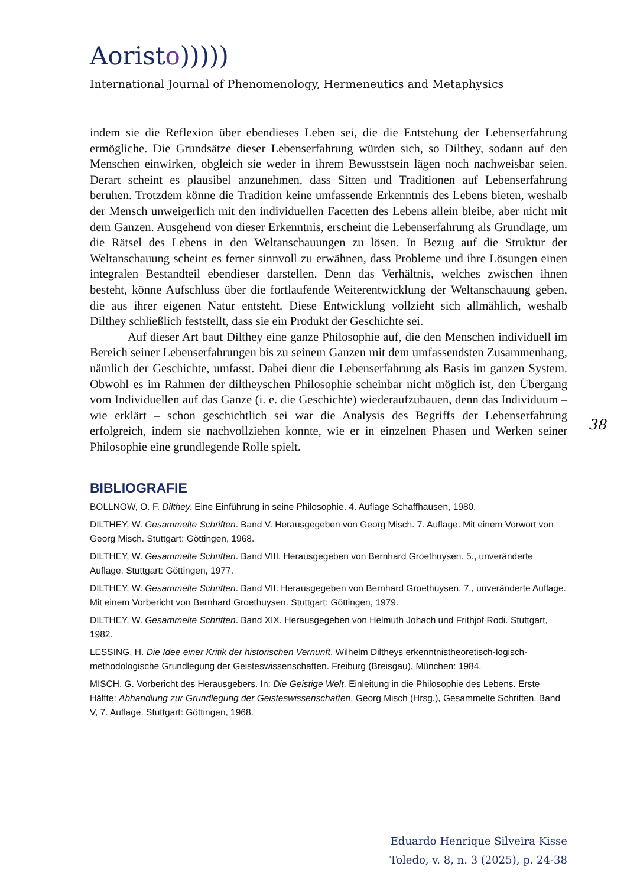Aoristo)))))
International Journal of Phenomenology, Hermeneutics and Metaphysics
indem sie die Reflexion über ebendieses Leben sei, die die Entstehung der Lebenserfahrung ermögliche. Die Grundsätze dieser Lebenserfahrung würden sich, so Dilthey, sodann auf den Menschen einwirken, obgleich sie weder in ihrem Bewusstsein lägen noch nachweisbar seien. Derart scheint es plausibel anzunehmen, dass Sitten und Traditionen auf Lebenserfahrung beruhen. Trotzdem könne die Tradition keine umfassende Erkenntnis des Lebens bieten, weshalb der Mensch unweigerlich mit den individuellen Facetten des Lebens allein bleibe, aber nicht mit dem Ganzen. Ausgehend von dieser Erkenntnis, erscheint die Lebenserfahrung als Grundlage, um die Rätsel des Lebens in den Weltanschauungen zu lösen. In Bezug auf die Struktur der Weltanschauung scheint es ferner sinnvoll zu erwähnen, dass Probleme und ihre Lösungen einen integralen Bestandteil ebendieser darstellen. Denn das Verhältnis, welches zwischen ihnen besteht, könne Aufschluss über die fortlaufende Weiterentwicklung der Weltanschauung geben, die aus ihrer eigenen Natur entsteht. Diese Entwicklung vollzieht sich allmählich, weshalb Dilthey schließlich feststellt, dass sie ein Produkt der Geschichte sei.
Auf dieser Art baut Dilthey eine ganze Philosophie auf, die den Menschen individuell im Bereich seiner Lebenserfahrungen bis zu seinem Ganzen mit dem umfassendsten Zusammenhang, nämlich der Geschichte, umfasst. Dabei dient die Lebenserfahrung als Basis im ganzen System. Obwohl es im Rahmen der diltheyschen Philosophie scheinbar nicht möglich ist, den Übergang vom Individuellen auf das Ganze (i. e. die Geschichte) wiederaufzubauen, denn das Individuum – wie erklärt – schon geschichtlich sei war die Analysis des Begriffs der Lebenserfahrung erfolgreich, indem sie nachvollziehen konnte, wie er in einzelnen Phasen und Werken seiner Philosophie eine grundlegende Rolle spielt.
BIBLIOGRAFIE
BOLLNOW, O. F. Dilthey. Eine Einführung in seine Philosophie. 4. Auflage Schaffhausen, 1980.
DILTHEY, W. Gesammelte Schriften. Band V. Herausgegeben von Georg Misch. 7. Auflage. Mit einem Vorwort von Georg Misch. Stuttgart: Göttingen, 1968.
DILTHEY, W. Gesammelte Schriften. Band VIII. Herausgegeben von Bernhard Groethuysen. 5., unveränderte Auflage. Stuttgart: Göttingen, 1977.
DILTHEY, W. Gesammelte Schriften. Band VII. Herausgegeben von Bernhard Groethuysen. 7., unveränderte Auflage. Mit einem Vorbericht von Bernhard Groethuysen. Stuttgart: Göttingen, 1979.
DILTHEY, W. Gesammelte Schriften. Band XIX. Herausgegeben von Helmuth Johach und Frithjof Rodi. Stuttgart, 1982.
LESSING, H. Die Idee einer Kritik der historischen Vernunft. Wilhelm Diltheys erkenntnistheoretisch-logisch-methodologische Grundlegung der Geisteswissenschaften. Freiburg (Breisgau), München: 1984.
MISCH, G. Vorbericht des Herausgebers. In: Die Geistige Welt. Einleitung in die Philosophie des Lebens. Erste Hälfte: Abhandlung zur Grundlegung der Geisteswissenschaften. Georg Misch (Hrsg.), Gesammelte Schriften. Band V, 7. Auflage. Stuttgart: Göttingen, 1968.
38
Eduardo Henrique Silveira Kisse
Toledo, v. 8, n. 3 (2025), p. 24-38